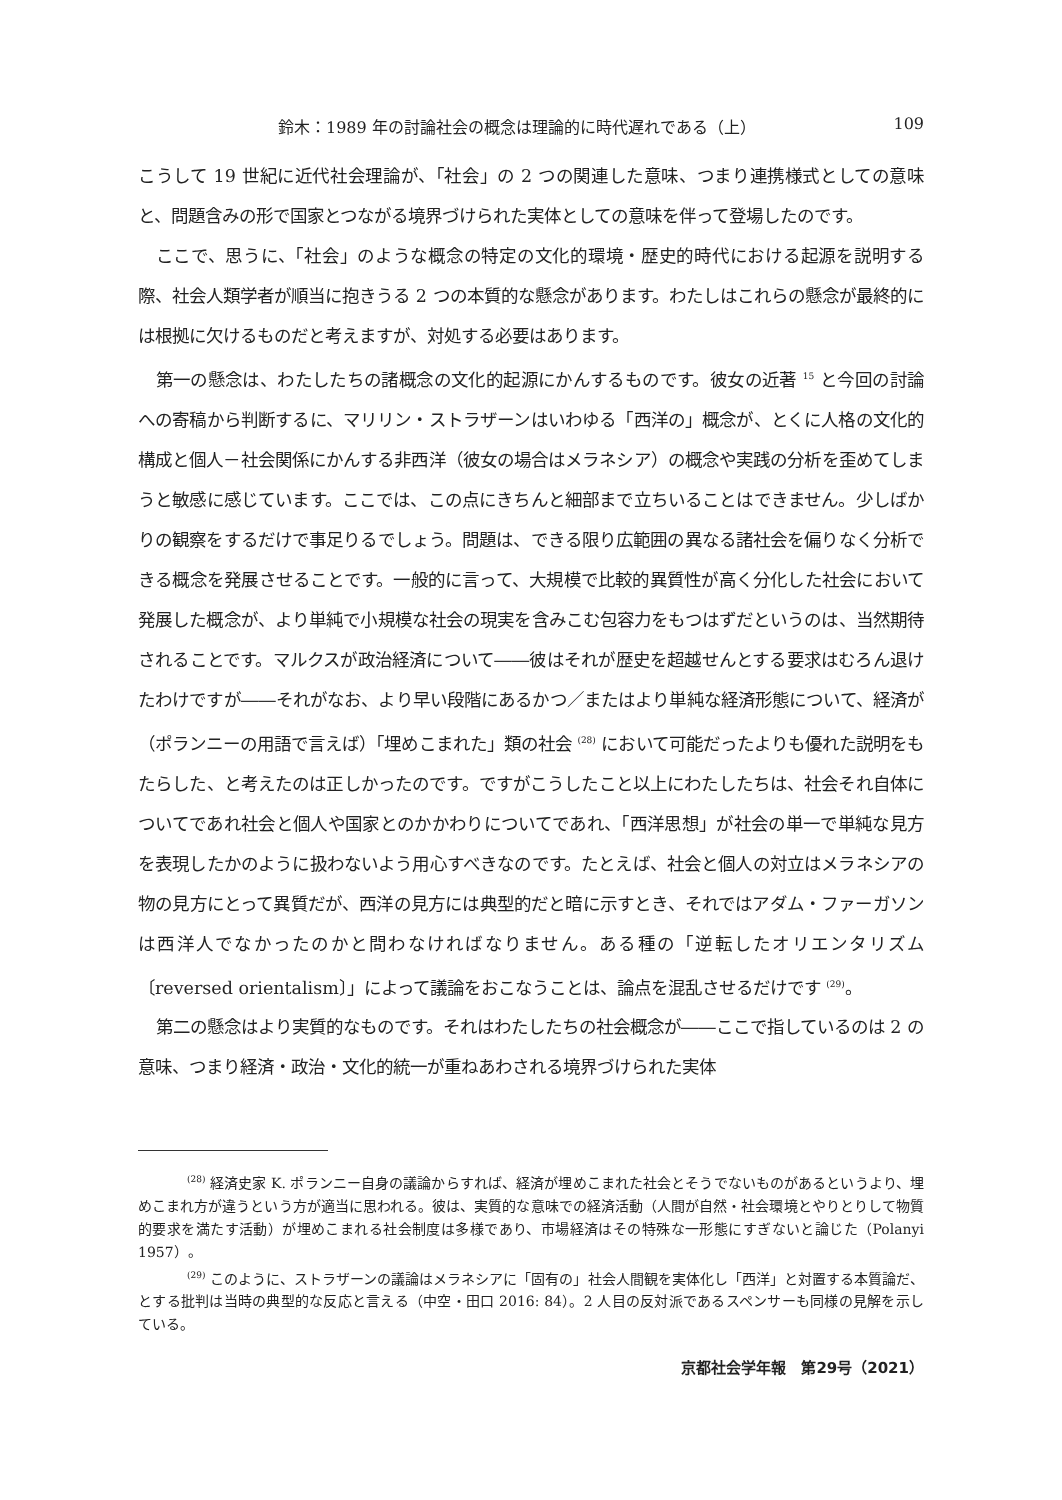鈴木：1989 年の討論社会の概念は理論的に時代遅れである（上） 109
こうして 19 世紀に近代社会理論が、「社会」の 2 つの関連した意味、つまり連携様式としての意味と、問題含みの形で国家とつながる境界づけられた実体としての意味を伴って登場したのです。
ここで、思うに、「社会」のような概念の特定の文化的環境・歴史的時代における起源を説明する際、社会人類学者が順当に抱きうる 2 つの本質的な懸念があります。わたしはこれらの懸念が最終的には根拠に欠けるものだと考えますが、対処する必要はあります。
第一の懸念は、わたしたちの諸概念の文化的起源にかんするものです。彼女の近著 <sup>15</sup> と今回の討論への寄稿から判断するに、マリリン・ストラザーンはいわゆる「西洋の」概念が、とくに人格の文化的構成と個人－社会関係にかんする非西洋（彼女の場合はメラネシア）の概念や実践の分析を歪めてしまうと敏感に感じています。ここでは、この点にきちんと細部まで立ちいることはできません。少しばかりの観察をするだけで事足りるでしょう。問題は、できる限り広範囲の異なる諸社会を偏りなく分析できる概念を発展させることです。一般的に言って、大規模で比較的異質性が高く分化した社会において発展した概念が、より単純で小規模な社会の現実を含みこむ包容力をもつはずだというのは、当然期待されることです。マルクスが政治経済について――彼はそれが歴史を超越せんとする要求はむろん退けたわけですが――それがなお、より早い段階にあるかつ／またはより単純な経済形態について、経済が（ポランニーの用語で言えば）「埋めこまれた」類の社会 <sup>(28)</sup> において可能だったよりも優れた説明をもたらした、と考えたのは正しかったのです。ですがこうしたこと以上にわたしたちは、社会それ自体についてであれ社会と個人や国家とのかかわりについてであれ、「西洋思想」が社会の単一で単純な見方を表現したかのように扱わないよう用心すべきなのです。たとえば、社会と個人の対立はメラネシアの物の見方にとって異質だが、西洋の見方には典型的だと暗に示すとき、それではアダム・ファーガソンは西洋人でなかったのかと問わなければなりません。ある種の「逆転したオリエンタリズム〔reversed orientalism〕」によって議論をおこなうことは、論点を混乱させるだけです <sup>(29)</sup>。
第二の懸念はより実質的なものです。それはわたしたちの社会概念が――ここで指しているのは 2 の意味、つまり経済・政治・文化的統一が重ねあわされる境界づけられた実体
<sup>(28)</sup> 経済史家 K. ポランニー自身の議論からすれば、経済が埋めこまれた社会とそうでないものがあるというより、埋めこまれ方が違うという方が適当に思われる。彼は、実質的な意味での経済活動（人間が自然・社会環境とやりとりして物質的要求を満たす活動）が埋めこまれる社会制度は多様であり、市場経済はその特殊な一形態にすぎないと論じた（Polanyi 1957）。
<sup>(29)</sup> このように、ストラザーンの議論はメラネシアに「固有の」社会人間観を実体化し「西洋」と対置する本質論だ、とする批判は当時の典型的な反応と言える（中空・田口 2016: 84）。2 人目の反対派であるスペンサーも同様の見解を示している。
京都社会学年報　第29号（2021）